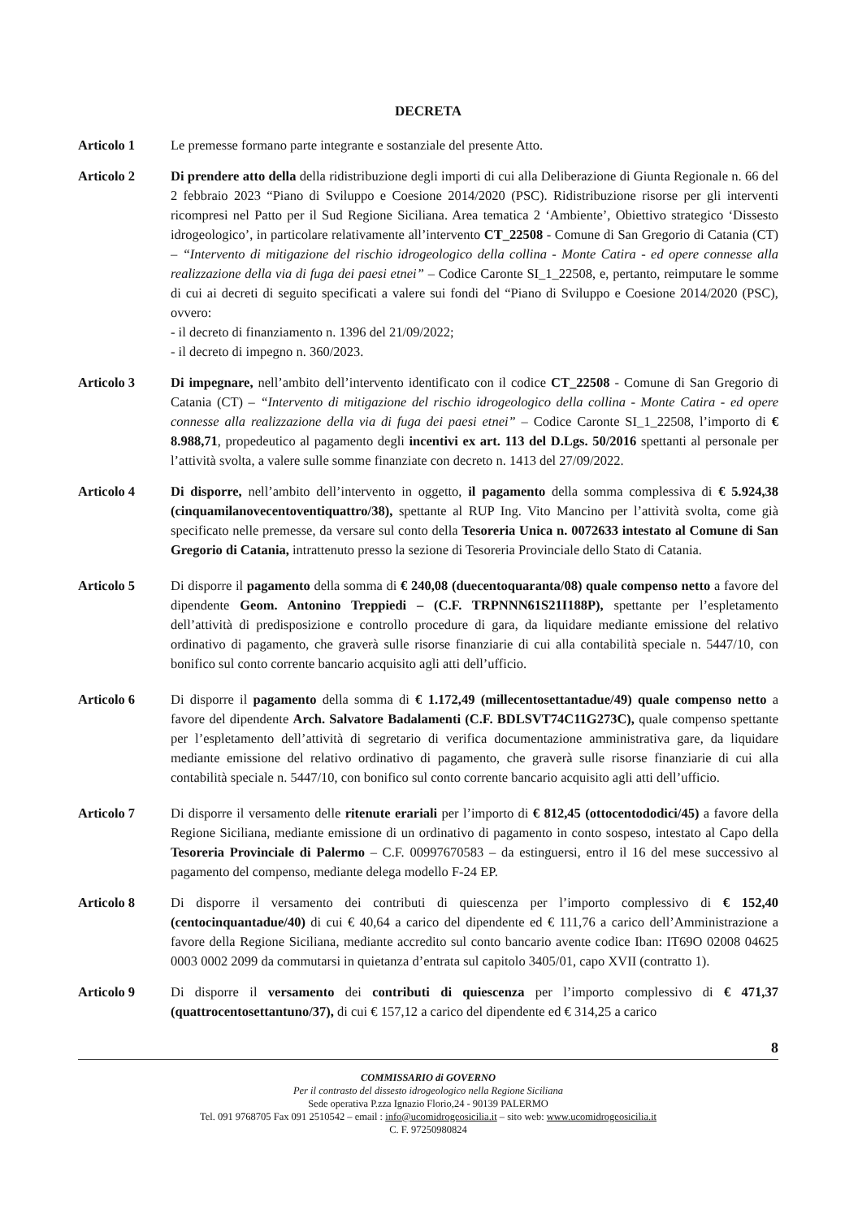DECRETA
Articolo 1 Le premesse formano parte integrante e sostanziale del presente Atto.
Articolo 2 Di prendere atto della della ridistribuzione degli importi di cui alla Deliberazione di Giunta Regionale n. 66 del 2 febbraio 2023 “Piano di Sviluppo e Coesione 2014/2020 (PSC). Ridistribuzione risorse per gli interventi ricompresi nel Patto per il Sud Regione Siciliana. Area tematica 2 ‘Ambiente’, Obiettivo strategico ‘Dissesto idrogeologico’, in particolare relativamente all’intervento CT_22508 - Comune di San Gregorio di Catania (CT) – “Intervento di mitigazione del rischio idrogeologico della collina - Monte Catira - ed opere connesse alla realizzazione della via di fuga dei paesi etnei” – Codice Caronte SI_1_22508, e, pertanto, reimputare le somme di cui ai decreti di seguito specificati a valere sui fondi del “Piano di Sviluppo e Coesione 2014/2020 (PSC), ovvero:
- il decreto di finanziamento n. 1396 del 21/09/2022;
- il decreto di impegno n. 360/2023.
Articolo 3 Di impegnare, nell’ambito dell’intervento identificato con il codice CT_22508 - Comune di San Gregorio di Catania (CT) – “Intervento di mitigazione del rischio idrogeologico della collina - Monte Catira - ed opere connesse alla realizzazione della via di fuga dei paesi etnei” – Codice Caronte SI_1_22508, l’importo di € 8.988,71, propedeutico al pagamento degli incentivi ex art. 113 del D.Lgs. 50/2016 spettanti al personale per l’attività svolta, a valere sulle somme finanziate con decreto n. 1413 del 27/09/2022.
Articolo 4 Di disporre, nell’ambito dell’intervento in oggetto, il pagamento della somma complessiva di € 5.924,38 (cinquamilanovecentoventiquattro/38), spettante al RUP Ing. Vito Mancino per l’attività svolta, come già specificato nelle premesse, da versare sul conto della Tesoreria Unica n. 0072633 intestato al Comune di San Gregorio di Catania, intrattenuto presso la sezione di Tesoreria Provinciale dello Stato di Catania.
Articolo 5 Di disporre il pagamento della somma di € 240,08 (duecentoquaranta/08) quale compenso netto a favore del dipendente Geom. Antonino Treppiedi – (C.F. TRPNNN61S21I188P), spettante per l’espletamento dell’attività di predisposizione e controllo procedure di gara, da liquidare mediante emissione del relativo ordinativo di pagamento, che graverà sulle risorse finanziarie di cui alla contabilità speciale n. 5447/10, con bonifico sul conto corrente bancario acquisito agli atti dell’ufficio.
Articolo 6 Di disporre il pagamento della somma di € 1.172,49 (millecentosettantadue/49) quale compenso netto a favore del dipendente Arch. Salvatore Badalamenti (C.F. BDLSVT74C11G273C), quale compenso spettante per l’espletamento dell’attività di segretario di verifica documentazione amministrativa gare, da liquidare mediante emissione del relativo ordinativo di pagamento, che graverà sulle risorse finanziarie di cui alla contabilità speciale n. 5447/10, con bonifico sul conto corrente bancario acquisito agli atti dell’ufficio.
Articolo 7 Di disporre il versamento delle ritenute erariali per l’importo di € 812,45 (ottocentododici/45) a favore della Regione Siciliana, mediante emissione di un ordinativo di pagamento in conto sospeso, intestato al Capo della Tesoreria Provinciale di Palermo – C.F. 00997670583 – da estinguersi, entro il 16 del mese successivo al pagamento del compenso, mediante delega modello F-24 EP.
Articolo 8 Di disporre il versamento dei contributi di quiescenza per l’importo complessivo di € 152,40 (centocinquantadue/40) di cui € 40,64 a carico del dipendente ed € 111,76 a carico dell’Amministrazione a favore della Regione Siciliana, mediante accredito sul conto bancario avente codice Iban: IT69O 02008 04625 0003 0002 2099 da commutarsi in quietanza d’entrata sul capitolo 3405/01, capo XVII (contratto 1).
Articolo 9 Di disporre il versamento dei contributi di quiescenza per l’importo complessivo di € 471,37 (quattrocentosettantuno/37), di cui € 157,12 a carico del dipendente ed € 314,25 a carico
8
COMMISSARIO di GOVERNO
Per il contrasto del dissesto idrogeologico nella Regione Siciliana
Sede operativa P.zza Ignazio Florio,24 - 90139 PALERMO
Tel. 091 9768705 Fax 091 2510542 – email : info@ucomidrogeosicilia.it – sito web: www.ucomidrogeosicilia.it
C. F. 97250980824